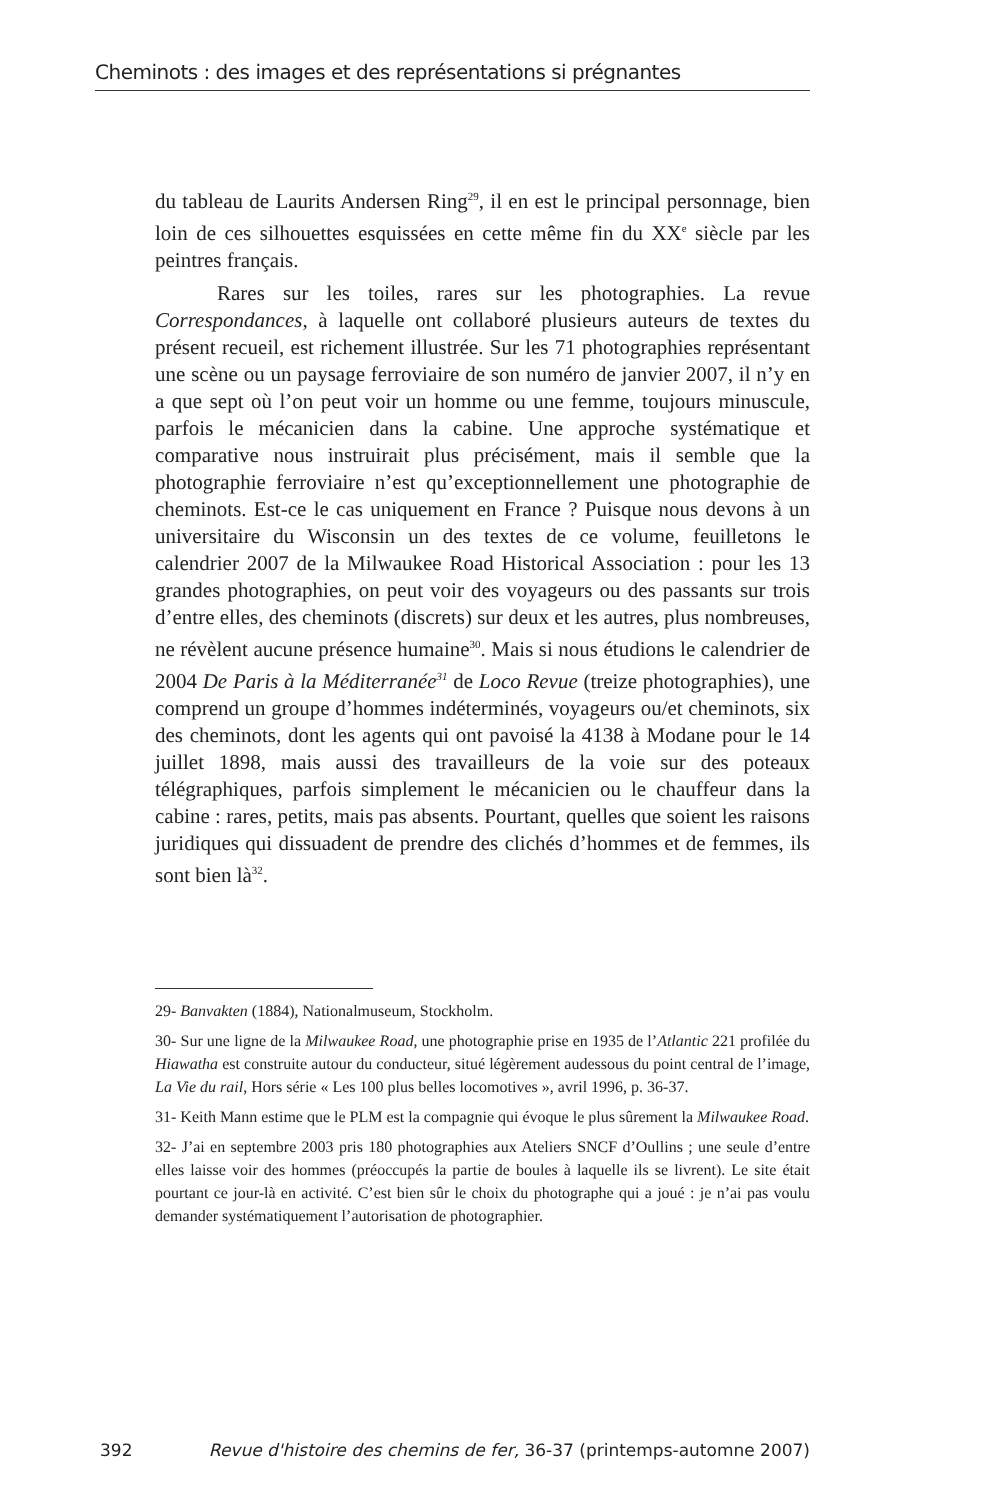Cheminots : des images et des représentations si prégnantes
du tableau de Laurits Andersen Ring<sup>29</sup>, il en est le principal personnage, bien loin de ces silhouettes esquissées en cette même fin du XX<sup>e</sup> siècle par les peintres français.
Rares sur les toiles, rares sur les photographies. La revue Correspondances, à laquelle ont collaboré plusieurs auteurs de textes du présent recueil, est richement illustrée. Sur les 71 photographies représentant une scène ou un paysage ferroviaire de son numéro de janvier 2007, il n’y en a que sept où l’on peut voir un homme ou une femme, toujours minuscule, parfois le mécanicien dans la cabine. Une approche systématique et comparative nous instruirait plus précisément, mais il semble que la photographie ferroviaire n’est qu’exceptionnellement une photographie de cheminots. Est-ce le cas uniquement en France ? Puisque nous devons à un universitaire du Wisconsin un des textes de ce volume, feuilletons le calendrier 2007 de la Milwaukee Road Historical Association : pour les 13 grandes photographies, on peut voir des voyageurs ou des passants sur trois d’entre elles, des cheminots (discrets) sur deux et les autres, plus nombreuses, ne révèlent aucune présence humaine<sup>30</sup>. Mais si nous étudions le calendrier de 2004 De Paris à la Méditerranée<sup>31</sup> de Loco Revue (treize photographies), une comprend un groupe d’hommes indéterminés, voyageurs ou/et cheminots, six des cheminots, dont les agents qui ont pavoisé la 4138 à Modane pour le 14 juillet 1898, mais aussi des travailleurs de la voie sur des poteaux télégraphiques, parfois simplement le mécanicien ou le chauffeur dans la cabine : rares, petits, mais pas absents. Pourtant, quelles que soient les raisons juridiques qui dissuadent de prendre des clichés d’hommes et de femmes, ils sont bien là<sup>32</sup>.
29- Banvakten (1884), Nationalmuseum, Stockholm.
30- Sur une ligne de la Milwaukee Road, une photographie prise en 1935 de l’Atlantic 221 profilée du Hiawatha est construite autour du conducteur, situé légèrement audessous du point central de l’image, La Vie du rail, Hors série « Les 100 plus belles locomotives », avril 1996, p. 36-37.
31- Keith Mann estime que le PLM est la compagnie qui évoque le plus sûrement la Milwaukee Road.
32- J’ai en septembre 2003 pris 180 photographies aux Ateliers SNCF d’Oullins ; une seule d’entre elles laisse voir des hommes (préoccupés la partie de boules à laquelle ils se livrent). Le site était pourtant ce jour-là en activité. C’est bien sûr le choix du photographe qui a joué : je n’ai pas voulu demander systématiquement l’autorisation de photographier.
392 Revue d'histoire des chemins de fer, 36-37 (printemps-automne 2007)